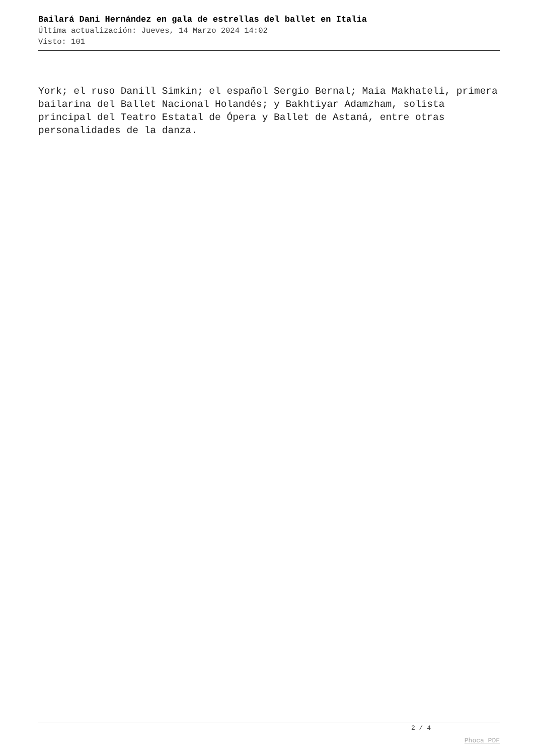Bailará Dani Hernández en gala de estrellas del ballet en Italia
Última actualización: Jueves, 14 Marzo 2024 14:02
Visto: 101
York; el ruso Danill Simkin; el español Sergio Bernal; Maia Makhateli, primera bailarina del Ballet Nacional Holandés; y Bakhtiyar Adamzham, solista principal del Teatro Estatal de Ópera y Ballet de Astaná, entre otras personalidades de la danza.
2 / 4
Phoca PDF